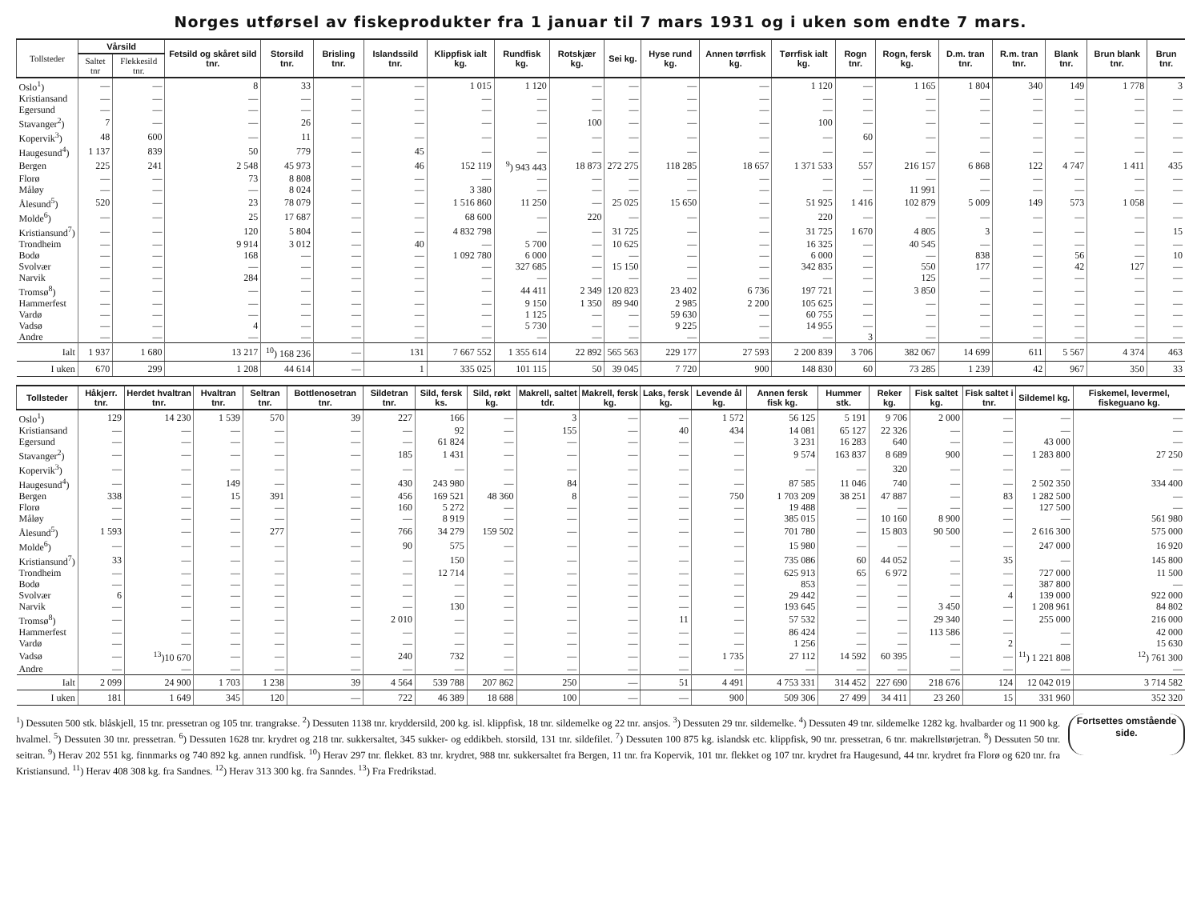Norges utførsel av fiskeprodukter fra 1 januar til 7 mars 1931 og i uken som endte 7 mars.
| Tollsteder | Vårsild | | Fetsild og skåret sild tnr. | Storsild tnr. | Brisling tnr. | Islandssild tnr. | Klippfisk ialt kg. | Rundfisk kg. | Rotskjær kg. | Sei kg. | Hyse rund kg. | Annen tørrfisk kg. | Tørrfisk ialt kg. | Rogn tnr. | Rogn, fersk kg. | D.m. tran tnr. | R.m. tran tnr. | Blank tnr. | Brun blank tnr. | Brun tnr. |
| --- | --- | --- | --- | --- | --- | --- | --- | --- | --- | --- | --- | --- | --- | --- | --- | --- | --- | --- | --- | --- |
| | Saltet tnr | Flekkesild tnr. | | | | | | | | | | | | | | | | | | |
| Oslo<sup>1</sup>) | — | — | 8 | 33 | — | — | 1 015 | 1 120 | — | — | — | — | 1 120 | — | 1 165 | 1 804 | 340 | 149 | 1 778 | 3 |
| Kristiansand | — | — | — | — | — | — | — | — | — | — | — | — | — | — | — | — | — | — | — | — |
| Egersund | — | — | — | — | — | — | — | — | — | — | — | — | — | — | — | — | — | — | — | — |
| Stavanger<sup>2</sup>) | 7 | — | — | 26 | — | — | — | — | 100 | — | — | — | 100 | — | — | — | — | — | — | — |
| Kopervik<sup>3</sup>) | 48 | 600 | — | 11 | — | — | — | — | — | — | — | — | — | 60 | — | — | — | — | — | — |
| Haugesund<sup>4</sup>) | 1 137 | 839 | 50 | 779 | — | 45 | — | — | — | — | — | — | — | — | — | — | — | — | — | — |
| Bergen | 225 | 241 | 2 548 | 45 973 | — | 46 | 152 119 | <sup>9</sup>) 943 443 | 18 873 | 272 275 | 118 285 | 18 657 | 1 371 533 | 557 | 216 157 | 6 868 | 122 | 4 747 | 1 411 | 435 |
| Florø | — | — | 73 | 8 808 | — | — | — | — | — | — | — | — | — | — | — | — | — | — | — | — |
| Måløy | — | — | — | 8 024 | — | — | 3 380 | — | — | — | — | — | — | — | 11 991 | — | — | — | — | — |
| Ålesund<sup>5</sup>) | 520 | — | 23 | 78 079 | — | — | 1 516 860 | 11 250 | — | 25 025 | 15 650 | — | 51 925 | 1 416 | 102 879 | 5 009 | 149 | 573 | 1 058 | — |
| Molde<sup>6</sup>) | — | — | 25 | 17 687 | — | — | 68 600 | — | 220 | — | — | — | 220 | — | — | — | — | — | — | — |
| Kristiansund<sup>7</sup>) | — | — | 120 | 5 804 | — | — | 4 832 798 | — | — | 31 725 | — | — | 31 725 | 1 670 | 4 805 | 3 | — | — | — | 15 |
| Trondheim | — | — | 9 914 | 3 012 | — | 40 | — | 5 700 | — | 10 625 | — | — | 16 325 | — | 40 545 | — | — | — | — | — |
| Bodø | — | — | 168 | — | — | — | 1 092 780 | 6 000 | — | — | — | — | 6 000 | — | — | 838 | — | 56 | — | 10 |
| Svolvær | — | — | — | — | — | — | — | 327 685 | — | 15 150 | — | — | 342 835 | — | 550 | 177 | — | 42 | 127 | — |
| Narvik | — | — | 284 | — | — | — | — | — | — | — | — | — | — | — | 125 | — | — | — | — | — |
| Tromsø<sup>8</sup>) | — | — | — | — | — | — | — | 44 411 | 2 349 | 120 823 | 23 402 | 6 736 | 197 721 | — | 3 850 | — | — | — | — | — |
| Hammerfest | — | — | — | — | — | — | — | 9 150 | 1 350 | 89 940 | 2 985 | 2 200 | 105 625 | — | — | — | — | — | — | — |
| Vardø | — | — | — | — | — | — | — | 1 125 | — | — | 59 630 | — | 60 755 | — | — | — | — | — | — | — |
| Vadsø | — | — | 4 | — | — | — | — | 5 730 | — | — | 9 225 | — | 14 955 | — | — | — | — | — | — | — |
| Andre | — | — | — | — | — | — | — | — | — | — | — | — | — | 3 | — | — | — | — | — | — |
| Ialt | 1 937 | 1 680 | 13 217 | <sup>10</sup>) 168 236 | — | 131 | 7 667 552 | 1 355 614 | 22 892 | 565 563 | 229 177 | 27 593 | 2 200 839 | 3 706 | 382 067 | 14 699 | 611 | 5 567 | 4 374 | 463 |
| I uken | 670 | 299 | 1 208 | 44 614 | — | 1 | 335 025 | 101 115 | 50 | 39 045 | 7 720 | 900 | 148 830 | 60 | 73 285 | 1 239 | 42 | 967 | 350 | 33 |
| Tollsteder | Håkjerr. tnr. | Herdet hvaltran tnr. | Hvaltran tnr. | Seltran tnr. | Bottlenosetran tnr. | Sildetran tnr. | Sild, fersk ks. | Sild, røkt kg. | Makrell, saltet tdr. | Makrell, fersk kg. | Laks, fersk kg. | Levende ål kg. | Annen fersk fisk kg. | Hummer stk. | Reker kg. | Fisk saltet kg. | Fisk saltet i tnr. | Sildemel kg. | Fiskemel, levermel, fiskeguano kg. |
| --- | --- | --- | --- | --- | --- | --- | --- | --- | --- | --- | --- | --- | --- | --- | --- | --- | --- | --- | --- |
| Oslo<sup>1</sup>) | 129 | 14 230 | 1 539 | 570 | 39 | 227 | 166 | — | 3 | — | — | 1 572 | 56 125 | 5 191 | 9 706 | 2 000 | — | — | — |
| Kristiansand | — | — | — | — | — | — | 92 | — | 155 | — | 40 | 434 | 14 081 | 65 127 | 22 326 | — | — | — | — |
| Egersund | — | — | — | — | — | — | 61 824 | — | — | — | — | — | 3 231 | 16 283 | 640 | — | — | 43 000 | — |
| Stavanger<sup>2</sup>) | — | — | — | — | — | 185 | 1 431 | — | — | — | — | — | 9 574 | 163 837 | 8 689 | 900 | — | 1 283 800 | 27 250 |
| Kopervik<sup>3</sup>) | — | — | — | — | — | — | — | — | — | — | — | — | — | — | 320 | — | — | — | — |
| Haugesund<sup>4</sup>) | — | — | 149 | — | — | 430 | 243 980 | — | 84 | — | — | — | 87 585 | 11 046 | 740 | — | — | 2 502 350 | 334 400 |
| Bergen | 338 | — | 15 | 391 | — | 456 | 169 521 | 48 360 | 8 | — | — | 750 | 1 703 209 | 38 251 | 47 887 | — | 83 | 1 282 500 | — |
| Florø | — | — | — | — | — | 160 | 5 272 | — | — | — | — | — | 19 488 | — | — | — | — | 127 500 | — |
| Måløy | — | — | — | — | — | — | 8 919 | — | — | — | — | — | 385 015 | — | 10 160 | 8 900 | — | — | 561 980 |
| Ålesund<sup>5</sup>) | 1 593 | — | — | 277 | — | 766 | 34 279 | 159 502 | — | — | — | — | 701 780 | — | 15 803 | 90 500 | — | 2 616 300 | 575 000 |
| Molde<sup>6</sup>) | — | — | — | — | — | 90 | 575 | — | — | — | — | — | 15 980 | — | — | — | — | 247 000 | 16 920 |
| Kristiansund<sup>7</sup>) | 33 | — | — | — | — | — | 150 | — | — | — | — | — | 735 086 | 60 | 44 052 | — | 35 | — | 145 800 |
| Trondheim | — | — | — | — | — | — | 12 714 | — | — | — | — | — | 625 913 | 65 | 6 972 | — | — | 727 000 | 11 500 |
| Bodø | — | — | — | — | — | — | — | — | — | — | — | — | 853 | — | — | — | — | 387 800 | — |
| Svolvær | 6 | — | — | — | — | — | — | — | — | — | — | — | 29 442 | — | — | — | 4 | 139 000 | 922 000 |
| Narvik | — | — | — | — | — | — | 130 | — | — | — | — | — | 193 645 | — | — | 3 450 | — | 1 208 961 | 84 802 |
| Tromsø<sup>8</sup>) | — | — | — | — | — | 2 010 | — | — | — | — | 11 | — | 57 532 | — | — | 29 340 | — | 255 000 | 216 000 |
| Hammerfest | — | — | — | — | — | — | — | — | — | — | — | — | 86 424 | — | — | 113 586 | — | — | 42 000 |
| Vardø | — | — | — | — | — | — | — | — | — | — | — | — | 1 256 | — | — | — | 2 | — | 15 630 |
| Vadsø | — | <sup>13</sup>)10 670 | — | — | — | 240 | 732 | — | — | — | — | 1 735 | 27 112 | 14 592 | 60 395 | — | — | <sup>11</sup>) 1 221 808 | <sup>12</sup>) 761 300 |
| Andre | — | — | — | — | — | — | — | — | — | — | — | — | — | — | — | — | — | — | — |
| Ialt | 2 099 | 24 900 | 1 703 | 1 238 | 39 | 4 564 | 539 788 | 207 862 | 250 | — | 51 | 4 491 | 4 753 331 | 314 452 | 227 690 | 218 676 | 124 | 12 042 019 | 3 714 582 |
| I uken | 181 | 1 649 | 345 | 120 | — | 722 | 46 389 | 18 688 | 100 | — | — | 900 | 509 306 | 27 499 | 34 411 | 23 260 | 15 | 331 960 | 352 320 |
<sup>1</sup>) Dessuten 500 stk. blåskjell, 15 tnr. pressetran og 105 tnr. trangrakse. <sup>2</sup>) Dessuten 1138 tnr. kryddersild, 200 kg. isl. klippfisk, 18 tnr. sildemelke og 22 tnr. ansjos. <sup>3</sup>) Dessuten 29 tnr. sildemelke. <sup>4</sup>) Dessuten 49 tnr. sildemelke 1282 kg. hvalbarder og 11 900 kg. hvalmel. <sup>5</sup>) Dessuten 30 tnr. pressetran. <sup>6</sup>) Dessuten 1628 tnr. krydret og 218 tnr. sukkersaltet, 345 sukker- og eddikbeh. storsild, 131 tnr. sildefilet. <sup>7</sup>) Dessuten 100 875 kg. islandsk etc. klippfisk, 90 tnr. pressetran, 6 tnr. makrellstørjetran. <sup>8</sup>) Dessuten 50 tnr. seitran. <sup>9</sup>) Herav 202 551 kg. finnmarks og 740 892 kg. annen rundfisk. <sup>10</sup>) Herav 297 tnr. flekket. 83 tnr. krydret, 988 tnr. sukkersaltet fra Bergen, 11 tnr. fra Kopervik, 101 tnr. flekket og 107 tnr. krydret fra Haugesund, 44 tnr. krydret fra Florø og 620 tnr. fra Kristiansund. <sup>11</sup>) Herav 408 308 kg. fra Sandnes. <sup>12</sup>) Herav 313 300 kg. fra Sanndes. <sup>13</sup>) Fra Fredrikstad.
Fortsettes omstående side.